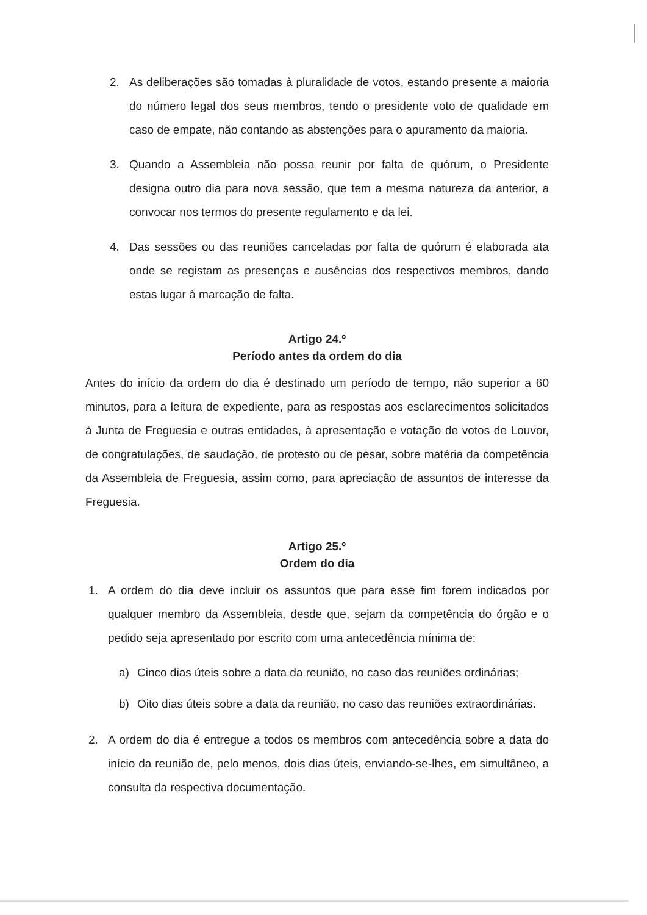2. As deliberações são tomadas à pluralidade de votos, estando presente a maioria do número legal dos seus membros, tendo o presidente voto de qualidade em caso de empate, não contando as abstenções para o apuramento da maioria.
3. Quando a Assembleia não possa reunir por falta de quórum, o Presidente designa outro dia para nova sessão, que tem a mesma natureza da anterior, a convocar nos termos do presente regulamento e da lei.
4. Das sessões ou das reuniões canceladas por falta de quórum é elaborada ata onde se registam as presenças e ausências dos respectivos membros, dando estas lugar à marcação de falta.
Artigo 24.º
Período antes da ordem do dia
Antes do início da ordem do dia é destinado um período de tempo, não superior a 60 minutos, para a leitura de expediente, para as respostas aos esclarecimentos solicitados à Junta de Freguesia e outras entidades, à apresentação e votação de votos de Louvor, de congratulações, de saudação, de protesto ou de pesar, sobre matéria da competência da Assembleia de Freguesia, assim como, para apreciação de assuntos de interesse da Freguesia.
Artigo 25.º
Ordem do dia
1. A ordem do dia deve incluir os assuntos que para esse fim forem indicados por qualquer membro da Assembleia, desde que, sejam da competência do órgão e o pedido seja apresentado por escrito com uma antecedência mínima de:
a) Cinco dias úteis sobre a data da reunião, no caso das reuniões ordinárias;
b) Oito dias úteis sobre a data da reunião, no caso das reuniões extraordinárias.
2. A ordem do dia é entregue a todos os membros com antecedência sobre a data do início da reunião de, pelo menos, dois dias úteis, enviando-se-lhes, em simultâneo, a consulta da respectiva documentação.